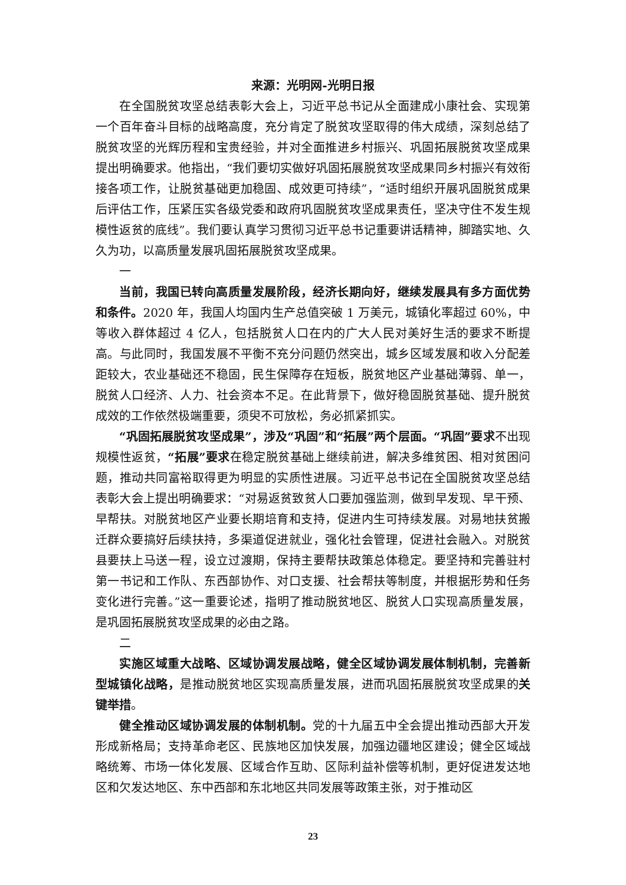来源：光明网-光明日报
在全国脱贫攻坚总结表彰大会上，习近平总书记从全面建成小康社会、实现第一个百年奋斗目标的战略高度，充分肯定了脱贫攻坚取得的伟大成绩，深刻总结了脱贫攻坚的光辉历程和宝贵经验，并对全面推进乡村振兴、巩固拓展脱贫攻坚成果提出明确要求。他指出，“我们要切实做好巩固拓展脱贫攻坚成果同乡村振兴有效衔接各项工作，让脱贫基础更加稳固、成效更可持续”，“适时组织开展巩固脱贫成果后评估工作，压紧压实各级党委和政府巩固脱贫攻坚成果责任，坚决守住不发生规模性返贫的底线”。我们要认真学习贯彻习近平总书记重要讲话精神，脚踏实地、久久为功，以高质量发展巩固拓展脱贫攻坚成果。
一
当前，我国已转向高质量发展阶段，经济长期向好，继续发展具有多方面优势和条件。2020 年，我国人均国内生产总值突破 1 万美元，城镇化率超过 60%，中等收入群体超过 4 亿人，包括脱贫人口在内的广大人民对美好生活的要求不断提高。与此同时，我国发展不平衡不充分问题仍然突出，城乡区域发展和收入分配差距较大，农业基础还不稳固，民生保障存在短板，脱贫地区产业基础薄弱、单一，脱贫人口经济、人力、社会资本不足。在此背景下，做好稳固脱贫基础、提升脱贫成效的工作依然极端重要，须臾不可放松，务必抓紧抓实。
“巩固拓展脱贫攻坚成果”，涉及“巩固”和“拓展”两个层面。“巩固”要求不出现规模性返贫，“拓展”要求在稳定脱贫基础上继续前进，解决多维贫困、相对贫困问题，推动共同富裕取得更为明显的实质性进展。习近平总书记在全国脱贫攻坚总结表彰大会上提出明确要求：“对易返贫致贫人口要加强监测，做到早发现、早干预、早帮扶。对脱贫地区产业要长期培育和支持，促进内生可持续发展。对易地扶贫搬迁群众要搞好后续扶持，多渠道促进就业，强化社会管理，促进社会融入。对脱贫县要扶上马送一程，设立过渡期，保持主要帮扶政策总体稳定。要坚持和完善驻村第一书记和工作队、东西部协作、对口支援、社会帮扶等制度，并根据形势和任务变化进行完善。”这一重要论述，指明了推动脱贫地区、脱贫人口实现高质量发展，是巩固拓展脱贫攻坚成果的必由之路。
二
实施区域重大战略、区域协调发展战略，健全区域协调发展体制机制，完善新型城镇化战略，是推动脱贫地区实现高质量发展，进而巩固拓展脱贫攻坚成果的关键举措。
健全推动区域协调发展的体制机制。党的十九届五中全会提出推动西部大开发形成新格局；支持革命老区、民族地区加快发展，加强边疆地区建设；健全区域战略统筹、市场一体化发展、区域合作互助、区际利益补偿等机制，更好促进发达地区和欠发达地区、东中西部和东北地区共同发展等政策主张，对于推动区
23